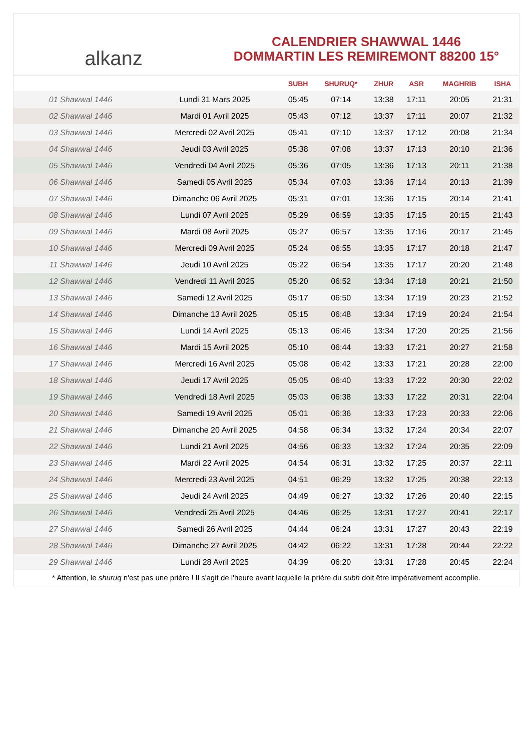alkanz
CALENDRIER SHAWWAL 1446
DOMMARTIN LES REMIREMONT 88200 15°
| | | SUBH | SHURUQ* | ZHUR | ASR | MAGHRIB | ISHA |
| --- | --- | --- | --- | --- | --- | --- | --- |
| 01 Shawwal 1446 | Lundi 31 Mars 2025 | 05:45 | 07:14 | 13:38 | 17:11 | 20:05 | 21:31 |
| 02 Shawwal 1446 | Mardi 01 Avril 2025 | 05:43 | 07:12 | 13:37 | 17:11 | 20:07 | 21:32 |
| 03 Shawwal 1446 | Mercredi 02 Avril 2025 | 05:41 | 07:10 | 13:37 | 17:12 | 20:08 | 21:34 |
| 04 Shawwal 1446 | Jeudi 03 Avril 2025 | 05:38 | 07:08 | 13:37 | 17:13 | 20:10 | 21:36 |
| 05 Shawwal 1446 | Vendredi 04 Avril 2025 | 05:36 | 07:05 | 13:36 | 17:13 | 20:11 | 21:38 |
| 06 Shawwal 1446 | Samedi 05 Avril 2025 | 05:34 | 07:03 | 13:36 | 17:14 | 20:13 | 21:39 |
| 07 Shawwal 1446 | Dimanche 06 Avril 2025 | 05:31 | 07:01 | 13:36 | 17:15 | 20:14 | 21:41 |
| 08 Shawwal 1446 | Lundi 07 Avril 2025 | 05:29 | 06:59 | 13:35 | 17:15 | 20:15 | 21:43 |
| 09 Shawwal 1446 | Mardi 08 Avril 2025 | 05:27 | 06:57 | 13:35 | 17:16 | 20:17 | 21:45 |
| 10 Shawwal 1446 | Mercredi 09 Avril 2025 | 05:24 | 06:55 | 13:35 | 17:17 | 20:18 | 21:47 |
| 11 Shawwal 1446 | Jeudi 10 Avril 2025 | 05:22 | 06:54 | 13:35 | 17:17 | 20:20 | 21:48 |
| 12 Shawwal 1446 | Vendredi 11 Avril 2025 | 05:20 | 06:52 | 13:34 | 17:18 | 20:21 | 21:50 |
| 13 Shawwal 1446 | Samedi 12 Avril 2025 | 05:17 | 06:50 | 13:34 | 17:19 | 20:23 | 21:52 |
| 14 Shawwal 1446 | Dimanche 13 Avril 2025 | 05:15 | 06:48 | 13:34 | 17:19 | 20:24 | 21:54 |
| 15 Shawwal 1446 | Lundi 14 Avril 2025 | 05:13 | 06:46 | 13:34 | 17:20 | 20:25 | 21:56 |
| 16 Shawwal 1446 | Mardi 15 Avril 2025 | 05:10 | 06:44 | 13:33 | 17:21 | 20:27 | 21:58 |
| 17 Shawwal 1446 | Mercredi 16 Avril 2025 | 05:08 | 06:42 | 13:33 | 17:21 | 20:28 | 22:00 |
| 18 Shawwal 1446 | Jeudi 17 Avril 2025 | 05:05 | 06:40 | 13:33 | 17:22 | 20:30 | 22:02 |
| 19 Shawwal 1446 | Vendredi 18 Avril 2025 | 05:03 | 06:38 | 13:33 | 17:22 | 20:31 | 22:04 |
| 20 Shawwal 1446 | Samedi 19 Avril 2025 | 05:01 | 06:36 | 13:33 | 17:23 | 20:33 | 22:06 |
| 21 Shawwal 1446 | Dimanche 20 Avril 2025 | 04:58 | 06:34 | 13:32 | 17:24 | 20:34 | 22:07 |
| 22 Shawwal 1446 | Lundi 21 Avril 2025 | 04:56 | 06:33 | 13:32 | 17:24 | 20:35 | 22:09 |
| 23 Shawwal 1446 | Mardi 22 Avril 2025 | 04:54 | 06:31 | 13:32 | 17:25 | 20:37 | 22:11 |
| 24 Shawwal 1446 | Mercredi 23 Avril 2025 | 04:51 | 06:29 | 13:32 | 17:25 | 20:38 | 22:13 |
| 25 Shawwal 1446 | Jeudi 24 Avril 2025 | 04:49 | 06:27 | 13:32 | 17:26 | 20:40 | 22:15 |
| 26 Shawwal 1446 | Vendredi 25 Avril 2025 | 04:46 | 06:25 | 13:31 | 17:27 | 20:41 | 22:17 |
| 27 Shawwal 1446 | Samedi 26 Avril 2025 | 04:44 | 06:24 | 13:31 | 17:27 | 20:43 | 22:19 |
| 28 Shawwal 1446 | Dimanche 27 Avril 2025 | 04:42 | 06:22 | 13:31 | 17:28 | 20:44 | 22:22 |
| 29 Shawwal 1446 | Lundi 28 Avril 2025 | 04:39 | 06:20 | 13:31 | 17:28 | 20:45 | 22:24 |
* Attention, le shuruq n'est pas une prière ! Il s'agit de l'heure avant laquelle la prière du subh doit être impérativement accomplie.